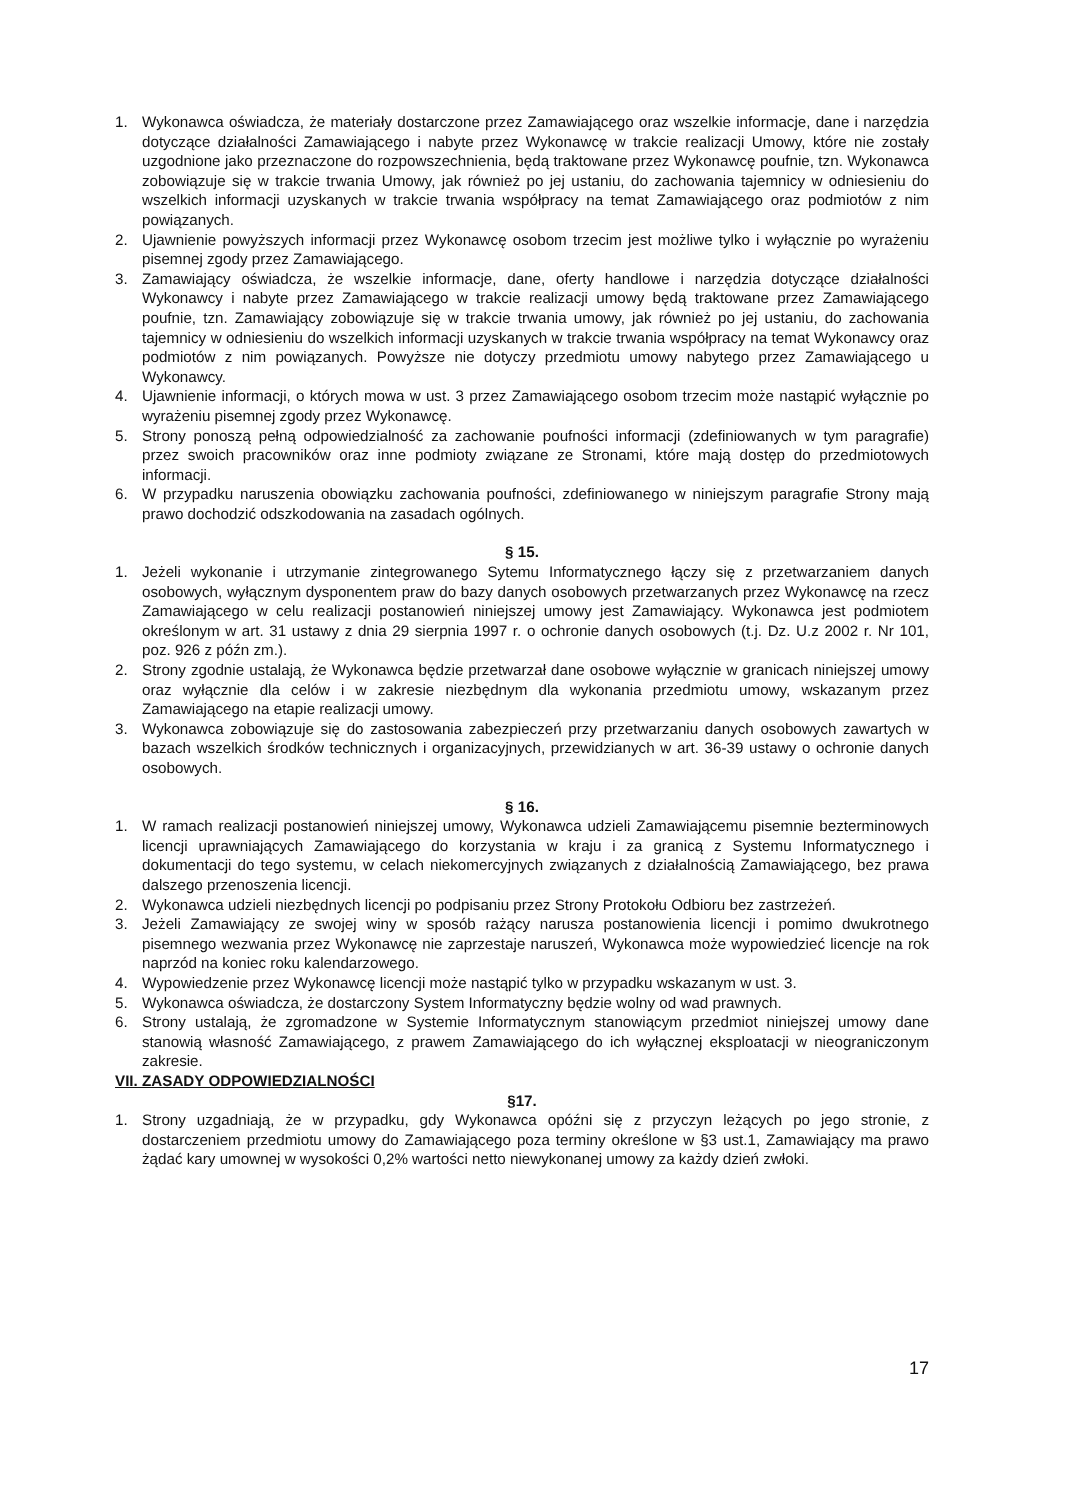1. Wykonawca oświadcza, że materiały dostarczone przez Zamawiającego oraz wszelkie informacje, dane i narzędzia dotyczące działalności Zamawiającego i nabyte przez Wykonawcę w trakcie realizacji Umowy, które nie zostały uzgodnione jako przeznaczone do rozpowszechnienia, będą traktowane przez Wykonawcę poufnie, tzn. Wykonawca zobowiązuje się w trakcie trwania Umowy, jak również po jej ustaniu, do zachowania tajemnicy w odniesieniu do wszelkich informacji uzyskanych w trakcie trwania współpracy na temat Zamawiającego oraz podmiotów z nim powiązanych.
2. Ujawnienie powyższych informacji przez Wykonawcę osobom trzecim jest możliwe tylko i wyłącznie po wyrażeniu pisemnej zgody przez Zamawiającego.
3. Zamawiający oświadcza, że wszelkie informacje, dane, oferty handlowe i narzędzia dotyczące działalności Wykonawcy i nabyte przez Zamawiającego w trakcie realizacji umowy będą traktowane przez Zamawiającego poufnie, tzn. Zamawiający zobowiązuje się w trakcie trwania umowy, jak również po jej ustaniu, do zachowania tajemnicy w odniesieniu do wszelkich informacji uzyskanych w trakcie trwania współpracy na temat Wykonawcy oraz podmiotów z nim powiązanych. Powyższe nie dotyczy przedmiotu umowy nabytego przez Zamawiającego u Wykonawcy.
4. Ujawnienie informacji, o których mowa w ust. 3 przez Zamawiającego osobom trzecim może nastąpić wyłącznie po wyrażeniu pisemnej zgody przez Wykonawcę.
5. Strony ponoszą pełną odpowiedzialność za zachowanie poufności informacji (zdefiniowanych w tym paragrafie) przez swoich pracowników oraz inne podmioty związane ze Stronami, które mają dostęp do przedmiotowych informacji.
6. W przypadku naruszenia obowiązku zachowania poufności, zdefiniowanego w niniejszym paragrafie Strony mają prawo dochodzić odszkodowania na zasadach ogólnych.
§ 15.
1. Jeżeli wykonanie i utrzymanie zintegrowanego Sytemu Informatycznego łączy się z przetwarzaniem danych osobowych, wyłącznym dysponentem praw do bazy danych osobowych przetwarzanych przez Wykonawcę na rzecz Zamawiającego w celu realizacji postanowień niniejszej umowy jest Zamawiający. Wykonawca jest podmiotem określonym w art. 31 ustawy z dnia 29 sierpnia 1997 r. o ochronie danych osobowych (t.j. Dz. U.z 2002 r. Nr 101, poz. 926 z późn zm.).
2. Strony zgodnie ustalają, że Wykonawca będzie przetwarzał dane osobowe wyłącznie w granicach niniejszej umowy oraz wyłącznie dla celów i w zakresie niezbędnym dla wykonania przedmiotu umowy, wskazanym przez Zamawiającego na etapie realizacji umowy.
3. Wykonawca zobowiązuje się do zastosowania zabezpieczeń przy przetwarzaniu danych osobowych zawartych w bazach wszelkich środków technicznych i organizacyjnych, przewidzianych w art. 36-39 ustawy o ochronie danych osobowych.
§ 16.
1. W ramach realizacji postanowień niniejszej umowy, Wykonawca udzieli Zamawiającemu pisemnie bezterminowych licencji uprawniających Zamawiającego do korzystania w kraju i za granicą z Systemu Informatycznego i dokumentacji do tego systemu, w celach niekomercyjnych związanych z działalnością Zamawiającego, bez prawa dalszego przenoszenia licencji.
2. Wykonawca udzieli niezbędnych licencji po podpisaniu przez Strony Protokołu Odbioru bez zastrzeżeń.
3. Jeżeli Zamawiający ze swojej winy w sposób rażący narusza postanowienia licencji i pomimo dwukrotnego pisemnego wezwania przez Wykonawcę nie zaprzestaje naruszeń, Wykonawca może wypowiedzieć licencje na rok naprzód na koniec roku kalendarzowego.
4. Wypowiedzenie przez Wykonawcę licencji może nastąpić tylko w przypadku wskazanym w ust. 3.
5. Wykonawca oświadcza, że dostarczony System Informatyczny będzie wolny od wad prawnych.
6. Strony ustalają, że zgromadzone w Systemie Informatycznym stanowiącym przedmiot niniejszej umowy dane stanowią własność Zamawiającego, z prawem Zamawiającego do ich wyłącznej eksploatacji w nieograniczonym zakresie.
VII. ZASADY ODPOWIEDZIALNOŚCI
§17.
1. Strony uzgadniają, że w przypadku, gdy Wykonawca opóźni się z przyczyn leżących po jego stronie, z dostarczeniem przedmiotu umowy do Zamawiającego poza terminy określone w §3 ust.1, Zamawiający ma prawo żądać kary umownej w wysokości 0,2% wartości netto niewykonanej umowy za każdy dzień zwłoki.
17